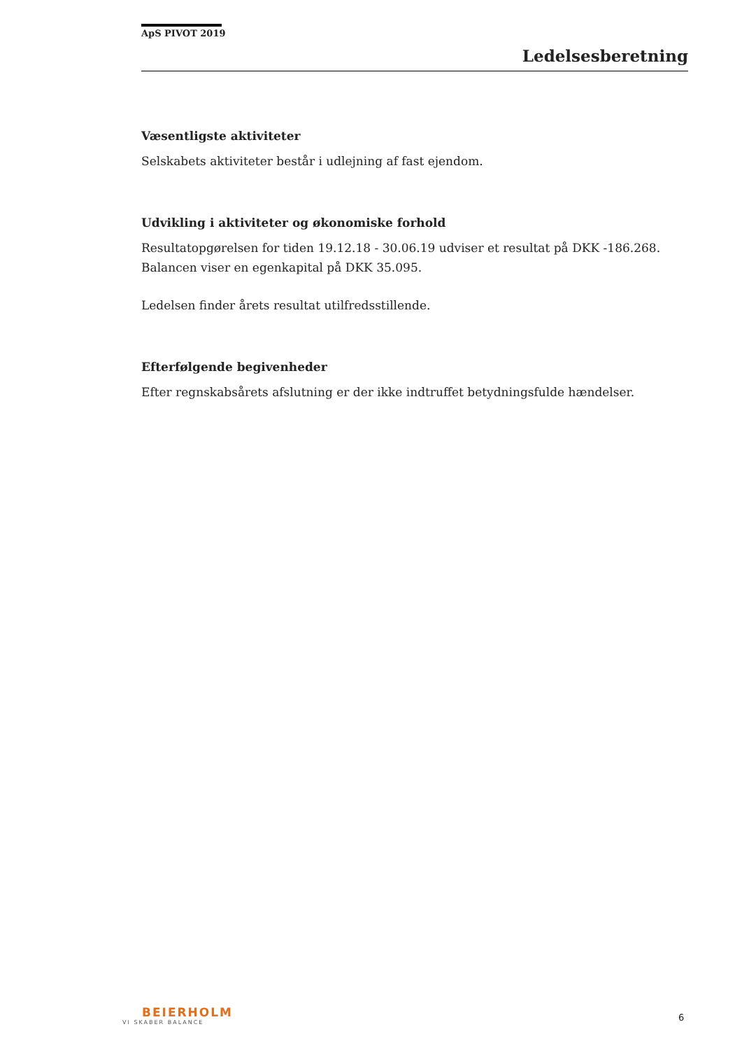ApS PIVOT 2019
Ledelsesberetning
Væsentligste aktiviteter
Selskabets aktiviteter består i udlejning af fast ejendom.
Udvikling i aktiviteter og økonomiske forhold
Resultatopgørelsen for tiden 19.12.18 - 30.06.19 udviser et resultat på DKK -186.268. Balancen viser en egenkapital på DKK 35.095.
Ledelsen finder årets resultat utilfredsstillende.
Efterfølgende begivenheder
Efter regnskabsårets afslutning er der ikke indtruffet betydningsfulde hændelser.
BEIERHOLM
VI SKABER BALANCE
6